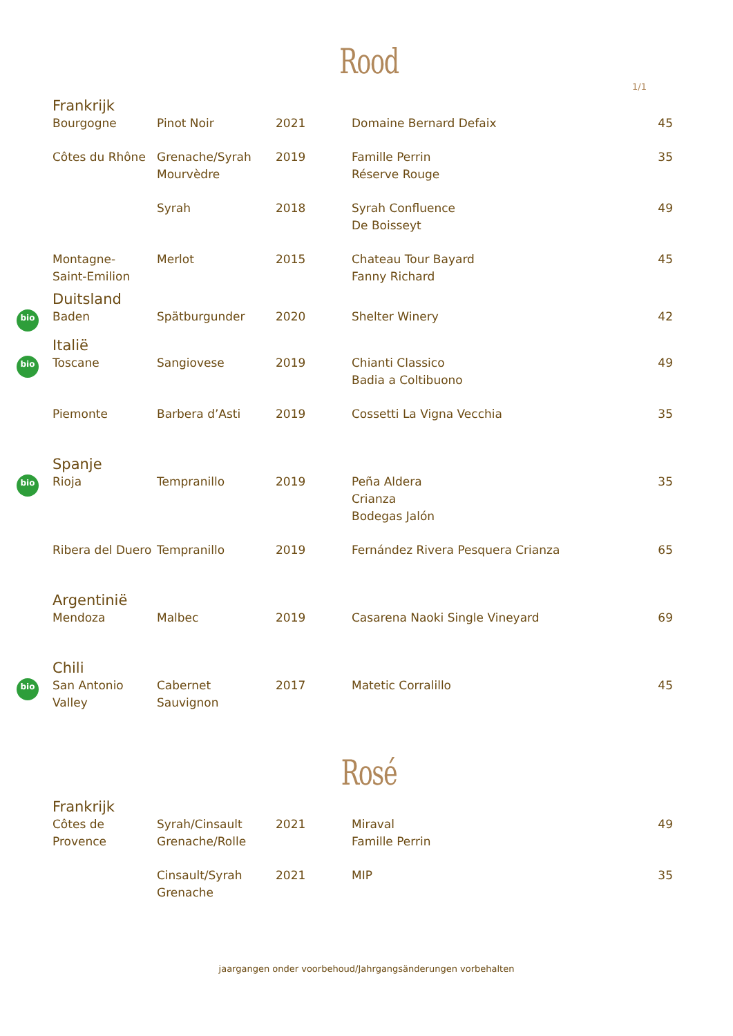Rood
1/1
| | Frankrijk | | | | |
| | Bourgogne | Pinot Noir | 2021 | Domaine Bernard Defaix | 45 |
| | Côtes du Rhône | Grenache/Syrah Mourvèdre | 2019 | Famille Perrin Réserve Rouge | 35 |
| | | Syrah | 2018 | Syrah Confluence De Boisseyt | 49 |
| | Montagne- Saint-Emilion | Merlot | 2015 | Chateau Tour Bayard Fanny Richard | 45 |
| | Duitsland | | | | |
| bio | Baden | Spätburgunder | 2020 | Shelter Winery | 42 |
| | Italië | | | | |
| bio | Toscane | Sangiovese | 2019 | Chianti Classico Badia a Coltibuono | 49 |
| | Piemonte | Barbera d’Asti | 2019 | Cossetti La Vigna Vecchia | 35 |
| | Spanje | | | | |
| bio | Rioja | Tempranillo | 2019 | Peña Aldera Crianza Bodegas Jalón | 35 |
| | Ribera del Duero | Tempranillo | 2019 | Fernández Rivera Pesquera Crianza | 65 |
| | Argentinië | | | | |
| | Mendoza | Malbec | 2019 | Casarena Naoki Single Vineyard | 69 |
| | Chili | | | | |
| bio | San Antonio Valley | Cabernet Sauvignon | 2017 | Matetic Corralillo | 45 |
Rosé
| | Frankrijk | | | | |
| | Côtes de Provence | Syrah/Cinsault Grenache/Rolle | 2021 | Miraval Famille Perrin | 49 |
| | | Cinsault/Syrah Grenache | 2021 | MIP | 35 |
jaargangen onder voorbehoud/Jahrgangsänderungen vorbehalten